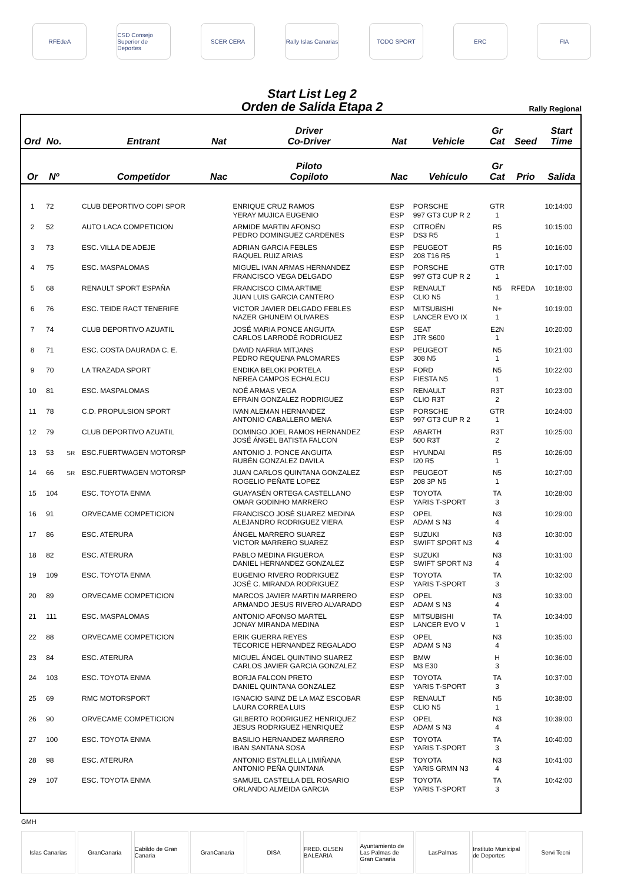RFEdeA
CSD Consejo Superior de Deportes
SCER CERA
Rally Islas Canarias
TODO SPORT ERC FIA
Start List Leg 2
Orden de Salida Etapa 2
Rally Regional
| Ord | No. | | Entrant | Nat | Driver Co-Driver | Nat | Vehicle | Gr Cat | Seed | Start Time |
| --- | --- | --- | --- | --- | --- | --- | --- | --- | --- | --- |
| Or | Nº | | Competidor | Nac | Piloto Copiloto | Nac | Vehículo | Gr Cat | Prio | Salida |
| 1 | 72 | | CLUB DEPORTIVO COPI SPOR | | ENRIQUE CRUZ RAMOS YERAY MUJICA EUGENIO | ESP ESP | PORSCHE 997 GT3 CUP R 2 | GTR 1 | | 10:14:00 |
| 2 | 52 | | AUTO LACA COMPETICION | | ARMIDE MARTIN AFONSO PEDRO DOMINGUEZ CARDENES | ESP ESP | CITROËN DS3 R5 | R5 1 | | 10:15:00 |
| 3 | 73 | | ESC. VILLA DE ADEJE | | ADRIAN GARCIA FEBLES RAQUEL RUIZ ARIAS | ESP ESP | PEUGEOT 208 T16 R5 | R5 1 | | 10:16:00 |
| 4 | 75 | | ESC. MASPALOMAS | | MIGUEL IVAN ARMAS HERNANDEZ FRANCISCO VEGA DELGADO | ESP ESP | PORSCHE 997 GT3 CUP R 2 | GTR 1 | | 10:17:00 |
| 5 | 68 | | RENAULT SPORT ESPAÑA | | FRANCISCO CIMA ARTIME JUAN LUIS GARCIA CANTERO | ESP ESP | RENAULT CLIO N5 | N5 1 | RFEDA | 10:18:00 |
| 6 | 76 | | ESC. TEIDE RACT TENERIFE | | VICTOR JAVIER DELGADO FEBLES NAZER GHUNEIM OLIVARES | ESP ESP | MITSUBISHI LANCER EVO IX | N+ 1 | | 10:19:00 |
| 7 | 74 | | CLUB DEPORTIVO AZUATIL | | JOSÉ MARIA PONCE ANGUITA CARLOS LARRODÉ RODRIGUEZ | ESP ESP | SEAT JTR S600 | E2N 1 | | 10:20:00 |
| 8 | 71 | | ESC. COSTA DAURADA C. E. | | DAVID NAFRIA MITJANS PEDRO REQUENA PALOMARES | ESP ESP | PEUGEOT 308 N5 | N5 1 | | 10:21:00 |
| 9 | 70 | | LA TRAZADA SPORT | | ENDIKA BELOKI PORTELA NEREA CAMPOS ECHALECU | ESP ESP | FORD FIESTA N5 | N5 1 | | 10:22:00 |
| 10 | 81 | | ESC. MASPALOMAS | | NOÉ ARMAS VEGA EFRAIN GONZALEZ RODRIGUEZ | ESP ESP | RENAULT CLIO R3T | R3T 2 | | 10:23:00 |
| 11 | 78 | | C.D. PROPULSION SPORT | | IVAN ALEMAN HERNANDEZ ANTONIO CABALLERO MENA | ESP ESP | PORSCHE 997 GT3 CUP R 2 | GTR 1 | | 10:24:00 |
| 12 | 79 | | CLUB DEPORTIVO AZUATIL | | DOMINGO JOEL RAMOS HERNANDEZ JOSÉ ÁNGEL BATISTA FALCON | ESP ESP | ABARTH 500 R3T | R3T 2 | | 10:25:00 |
| 13 | 53 | SR | ESC.FUERTWAGEN MOTORSP | | ANTONIO J. PONCE ANGUITA RUBÉN GONZALEZ DAVILA | ESP ESP | HYUNDAI I20 R5 | R5 1 | | 10:26:00 |
| 14 | 66 | SR | ESC.FUERTWAGEN MOTORSP | | JUAN CARLOS QUINTANA GONZALEZ ROGELIO PEÑATE LOPEZ | ESP ESP | PEUGEOT 208 3P N5 | N5 1 | | 10:27:00 |
| 15 | 104 | | ESC. TOYOTA ENMA | | GUAYASÉN ORTEGA CASTELLANO OMAR GODINHO MARRERO | ESP ESP | TOYOTA YARIS T-SPORT | TA 3 | | 10:28:00 |
| 16 | 91 | | ORVECAME COMPETICION | | FRANCISCO JOSÉ SUAREZ MEDINA ALEJANDRO RODRIGUEZ VIERA | ESP ESP | OPEL ADAM S N3 | N3 4 | | 10:29:00 |
| 17 | 86 | | ESC. ATERURA | | ÁNGEL MARRERO SUAREZ VICTOR MARRERO SUAREZ | ESP ESP | SUZUKI SWIFT SPORT N3 | N3 4 | | 10:30:00 |
| 18 | 82 | | ESC. ATERURA | | PABLO MEDINA FIGUEROA DANIEL HERNANDEZ GONZALEZ | ESP ESP | SUZUKI SWIFT SPORT N3 | N3 4 | | 10:31:00 |
| 19 | 109 | | ESC. TOYOTA ENMA | | EUGENIO RIVERO RODRIGUEZ JOSÉ C. MIRANDA RODRIGUEZ | ESP ESP | TOYOTA YARIS T-SPORT | TA 3 | | 10:32:00 |
| 20 | 89 | | ORVECAME COMPETICION | | MARCOS JAVIER MARTIN MARRERO ARMANDO JESUS RIVERO ALVARADO | ESP ESP | OPEL ADAM S N3 | N3 4 | | 10:33:00 |
| 21 | 111 | | ESC. MASPALOMAS | | ANTONIO AFONSO MARTEL JONAY MIRANDA MEDINA | ESP ESP | MITSUBISHI LANCER EVO V | TA 1 | | 10:34:00 |
| 22 | 88 | | ORVECAME COMPETICION | | ERIK GUERRA REYES TECORICE HERNANDEZ REGALADO | ESP ESP | OPEL ADAM S N3 | N3 4 | | 10:35:00 |
| 23 | 84 | | ESC. ATERURA | | MIGUEL ÁNGEL QUINTINO SUAREZ CARLOS JAVIER GARCIA GONZALEZ | ESP ESP | BMW M3 E30 | H 3 | | 10:36:00 |
| 24 | 103 | | ESC. TOYOTA ENMA | | BORJA FALCON PRETO DANIEL QUINTANA GONZALEZ | ESP ESP | TOYOTA YARIS T-SPORT | TA 3 | | 10:37:00 |
| 25 | 69 | | RMC MOTORSPORT | | IGNACIO SAINZ DE LA MAZ ESCOBAR LAURA CORREA LUIS | ESP ESP | RENAULT CLIO N5 | N5 1 | | 10:38:00 |
| 26 | 90 | | ORVECAME COMPETICION | | GILBERTO RODRIGUEZ HENRIQUEZ JESUS RODRIGUEZ HENRIQUEZ | ESP ESP | OPEL ADAM S N3 | N3 4 | | 10:39:00 |
| 27 | 100 | | ESC. TOYOTA ENMA | | BASILIO HERNANDEZ MARRERO IBAN SANTANA SOSA | ESP ESP | TOYOTA YARIS T-SPORT | TA 3 | | 10:40:00 |
| 28 | 98 | | ESC. ATERURA | | ANTONIO ESTALELLA LIMIÑANA ANTONIO PEÑA QUINTANA | ESP ESP | TOYOTA YARIS GRMN N3 | N3 4 | | 10:41:00 |
| 29 | 107 | | ESC. TOYOTA ENMA | | SAMUEL CASTELLA DEL ROSARIO ORLANDO ALMEIDA GARCIA | ESP ESP | TOYOTA YARIS T-SPORT | TA 3 | | 10:42:00 |
GMH
Islas Canarias GranCanaria Cabildo de Gran Canaria
GranCanaria DISA FRED. OLSEN BALEARIA
Ayuntamiento de Las Palmas de Gran Canaria
LasPalmas Instituto Municipal de Deportes
Servi Tecni